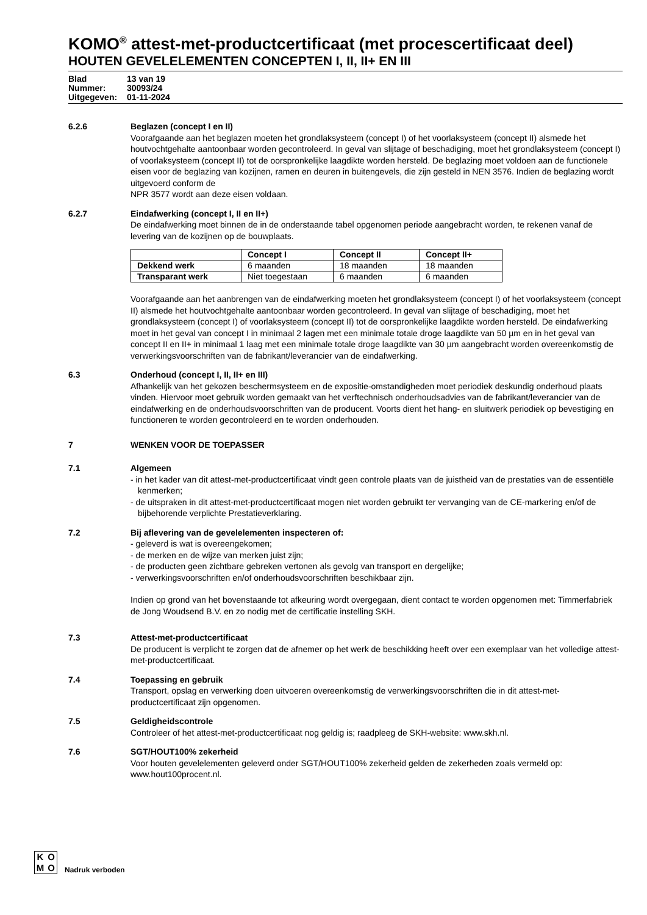KOMO<sup>®</sup> attest-met-productcertificaat (met procescertificaat deel)
HOUTEN GEVELELEMENTEN CONCEPTEN I, II, II+ EN III
Blad 13 van 19
Nummer: 30093/24
Uitgegeven: 01-11-2024
6.2.6 Beglazen (concept I en II)
Voorafgaande aan het beglazen moeten het grondlaksysteem (concept I) of het voorlaksysteem (concept II) alsmede het houtvochtgehalte aantoonbaar worden gecontroleerd. In geval van slijtage of beschadiging, moet het grondlaksysteem (concept I) of voorlaksysteem (concept II) tot de oorspronkelijke laagdikte worden hersteld. De beglazing moet voldoen aan de functionele eisen voor de beglazing van kozijnen, ramen en deuren in buitengevels, die zijn gesteld in NEN 3576. Indien de beglazing wordt uitgevoerd conform de
NPR 3577 wordt aan deze eisen voldaan.
6.2.7 Eindafwerking (concept I, II en II+)
De eindafwerking moet binnen de in de onderstaande tabel opgenomen periode aangebracht worden, te rekenen vanaf de levering van de kozijnen op de bouwplaats.
| | Concept I | Concept II | Concept II+ |
| --- | --- | --- | --- |
| Dekkend werk | 6 maanden | 18 maanden | 18 maanden |
| Transparant werk | Niet toegestaan | 6 maanden | 6 maanden |
Voorafgaande aan het aanbrengen van de eindafwerking moeten het grondlaksysteem (concept I) of het voorlaksysteem (concept II) alsmede het houtvochtgehalte aantoonbaar worden gecontroleerd. In geval van slijtage of beschadiging, moet het grondlaksysteem (concept I) of voorlaksysteem (concept II) tot de oorspronkelijke laagdikte worden hersteld. De eindafwerking moet in het geval van concept I in minimaal 2 lagen met een minimale totale droge laagdikte van 50 µm en in het geval van concept II en II+ in minimaal 1 laag met een minimale totale droge laagdikte van 30 µm aangebracht worden overeenkomstig de verwerkingsvoorschriften van de fabrikant/leverancier van de eindafwerking.
6.3 Onderhoud (concept I, II, II+ en III)
Afhankelijk van het gekozen beschermsysteem en de expositie-omstandigheden moet periodiek deskundig onderhoud plaats vinden. Hiervoor moet gebruik worden gemaakt van het verftechnisch onderhoudsadvies van de fabrikant/leverancier van de eindafwerking en de onderhoudsvoorschriften van de producent. Voorts dient het hang- en sluitwerk periodiek op bevestiging en functioneren te worden gecontroleerd en te worden onderhouden.
7 WENKEN VOOR DE TOEPASSER
7.1 Algemeen
- in het kader van dit attest-met-productcertificaat vindt geen controle plaats van de juistheid van de prestaties van de essentiële kenmerken;
- de uitspraken in dit attest-met-productcertificaat mogen niet worden gebruikt ter vervanging van de CE-markering en/of de bijbehorende verplichte Prestatieverklaring.
7.2 Bij aflevering van de gevelelementen inspecteren of:
- geleverd is wat is overeengekomen;
- de merken en de wijze van merken juist zijn;
- de producten geen zichtbare gebreken vertonen als gevolg van transport en dergelijke;
- verwerkingsvoorschriften en/of onderhoudsvoorschriften beschikbaar zijn.
Indien op grond van het bovenstaande tot afkeuring wordt overgegaan, dient contact te worden opgenomen met: Timmerfabriek de Jong Woudsend B.V. en zo nodig met de certificatie instelling SKH.
7.3 Attest-met-productcertificaat
De producent is verplicht te zorgen dat de afnemer op het werk de beschikking heeft over een exemplaar van het volledige attest-met-productcertificaat.
7.4 Toepassing en gebruik
Transport, opslag en verwerking doen uitvoeren overeenkomstig de verwerkingsvoorschriften die in dit attest-met-productcertificaat zijn opgenomen.
7.5 Geldigheidscontrole
Controleer of het attest-met-productcertificaat nog geldig is; raadpleeg de SKH-website: www.skh.nl.
7.6 SGT/HOUT100% zekerheid
Voor houten gevelelementen geleverd onder SGT/HOUT100% zekerheid gelden de zekerheden zoals vermeld op: www.hout100procent.nl.
KOMO
Nadruk verboden